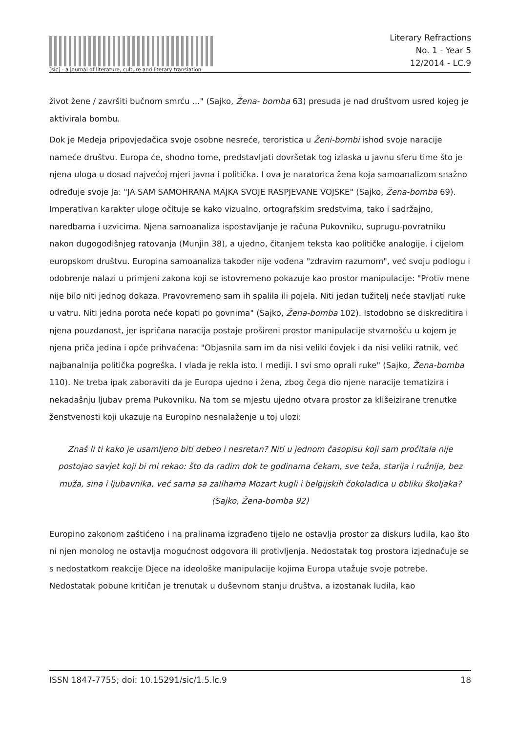[sic] - a journal of literature, culture and literary translation
Literary Refractions
No. 1 - Year 5
12/2014 - LC.9
život žene / završiti bučnom smrću ..." (Sajko, Žena- bomba 63) presuda je nad društvom usred kojeg je aktivirala bombu.
Dok je Medeja pripovjedačica svoje osobne nesreće, teroristica u Ženi-bombi ishod svoje naracije nameće društvu. Europa će, shodno tome, predstavljati dovršetak tog izlaska u javnu sferu time što je njena uloga u dosad najvećoj mjeri javna i politička. I ova je naratorica žena koja samoanalizom snažno određuje svoje Ja: "JA SAM SAMOHRANA MAJKA SVOJE RASPJEVANE VOJSKE" (Sajko, Žena-bomba 69). Imperativan karakter uloge očituje se kako vizualno, ortografskim sredstvima, tako i sadržajno, naredbama i uzvicima. Njena samoanaliza ispostavljanje je računa Pukovniku, suprugu-povratniku nakon dugogodišnjeg ratovanja (Munjin 38), a ujedno, čitanjem teksta kao političke analogije, i cijelom europskom društvu. Europina samoanaliza također nije vođena "zdravim razumom", već svoju podlogu i odobrenje nalazi u primjeni zakona koji se istovremeno pokazuje kao prostor manipulacije: "Protiv mene nije bilo niti jednog dokaza. Pravovremeno sam ih spalila ili pojela. Niti jedan tužitelj neće stavljati ruke u vatru. Niti jedna porota neće kopati po govnima" (Sajko, Žena-bomba 102). Istodobno se diskreditira i njena pouzdanost, jer ispričana naracija postaje prošireni prostor manipulacije stvarnošću u kojem je njena priča jedina i opće prihvaćena: "Objasnila sam im da nisi veliki čovjek i da nisi veliki ratnik, već najbanalnija politička pogreška. I vlada je rekla isto. I mediji. I svi smo oprali ruke" (Sajko, Žena-bomba 110). Ne treba ipak zaboraviti da je Europa ujedno i žena, zbog čega dio njene naracije tematizira i nekadašnju ljubav prema Pukovniku. Na tom se mjestu ujedno otvara prostor za klišeizirane trenutke ženstvenosti koji ukazuje na Europino nesnalaženje u toj ulozi:
Znaš li ti kako je usamljeno biti debeo i nesretan? Niti u jednom časopisu koji sam pročitala nije postojao savjet koji bi mi rekao: što da radim dok te godinama čekam, sve teža, starija i ružnija, bez muža, sina i ljubavnika, već sama sa zalihama Mozart kugli i belgijskih čokoladica u obliku školjaka? (Sajko, Žena-bomba 92)
Europino zakonom zaštićeno i na pralinama izgrađeno tijelo ne ostavlja prostor za diskurs ludila, kao što ni njen monolog ne ostavlja mogućnost odgovora ili protivljenja. Nedostatak tog prostora izjednačuje se s nedostatkom reakcije Djece na ideološke manipulacije kojima Europa utažuje svoje potrebe. Nedostatak pobune kritičan je trenutak u duševnom stanju društva, a izostanak ludila, kao
ISSN 1847-7755; doi: 10.15291/sic/1.5.lc.9 18